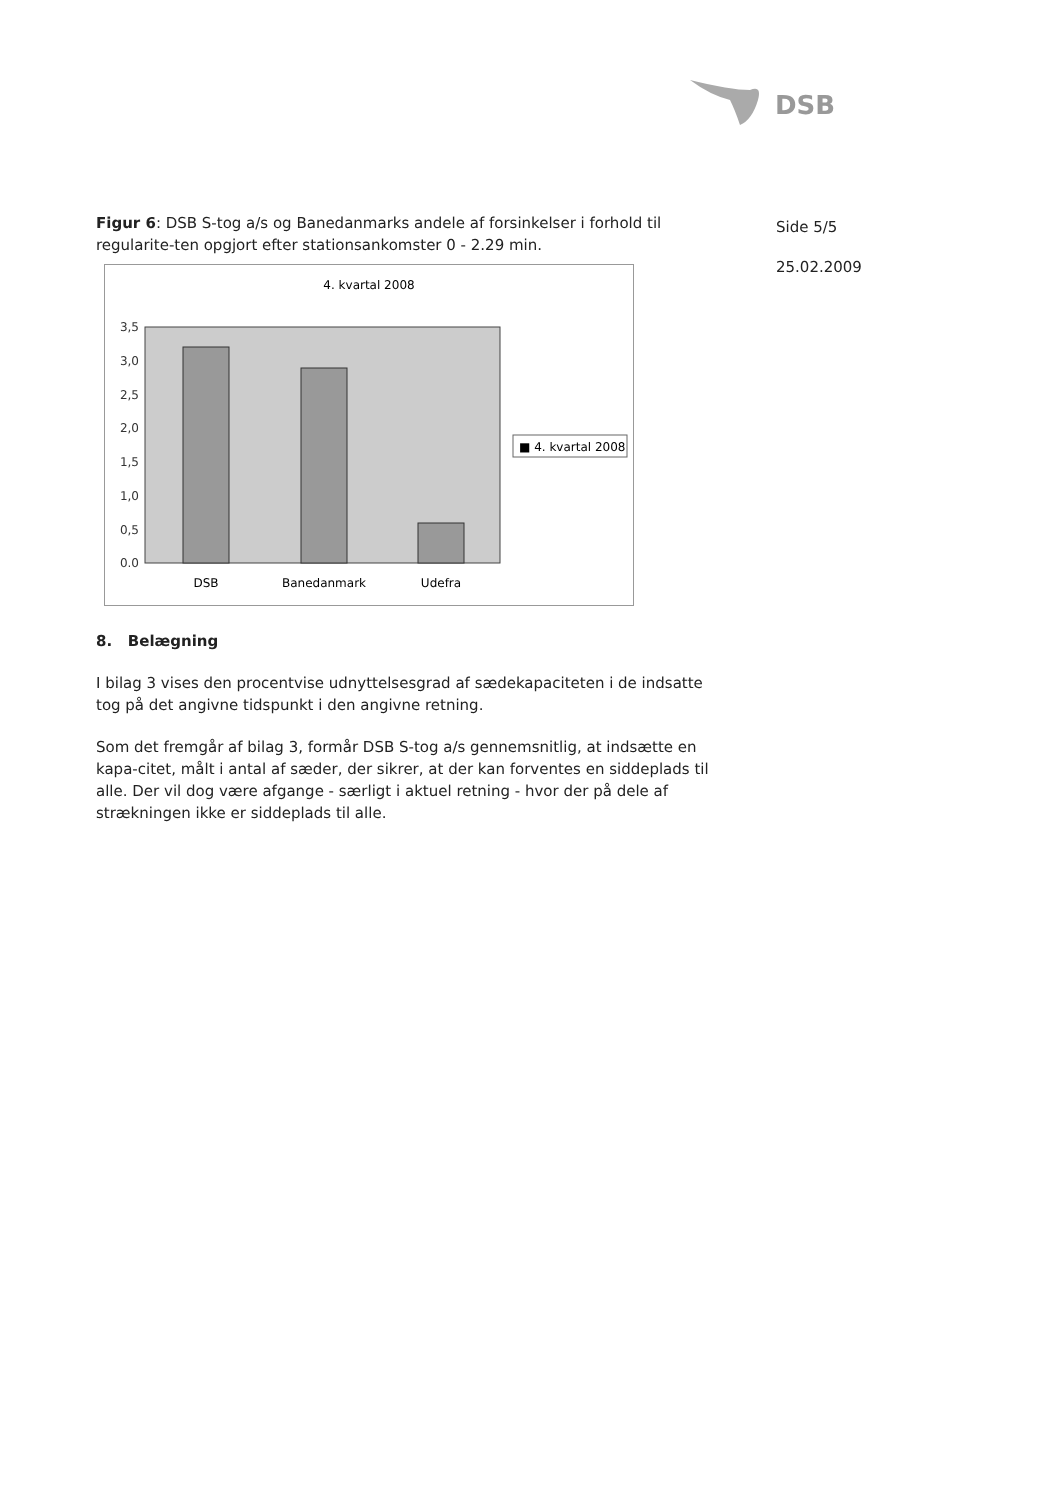DSB
Side 5/5
25.02.2009
Figur 6: DSB S-tog a/s og Banedanmarks andele af forsinkelser i forhold til regularite-ten opgjort efter stationsankomster 0 - 2.29 min.
4. kvartal 2008
3,5
3,0
2,5
2,0
1,5
1,0
0,5
0.0
DSB
Banedanmark
Udefra
■ 4. kvartal 2008
8. Belægning
I bilag 3 vises den procentvise udnyttelsesgrad af sædekapaciteten i de indsatte tog på det angivne tidspunkt i den angivne retning.
Som det fremgår af bilag 3, formår DSB S-tog a/s gennemsnitlig, at indsætte en kapa-citet, målt i antal af sæder, der sikrer, at der kan forventes en siddeplads til alle. Der vil dog være afgange - særligt i aktuel retning - hvor der på dele af strækningen ikke er siddeplads til alle.